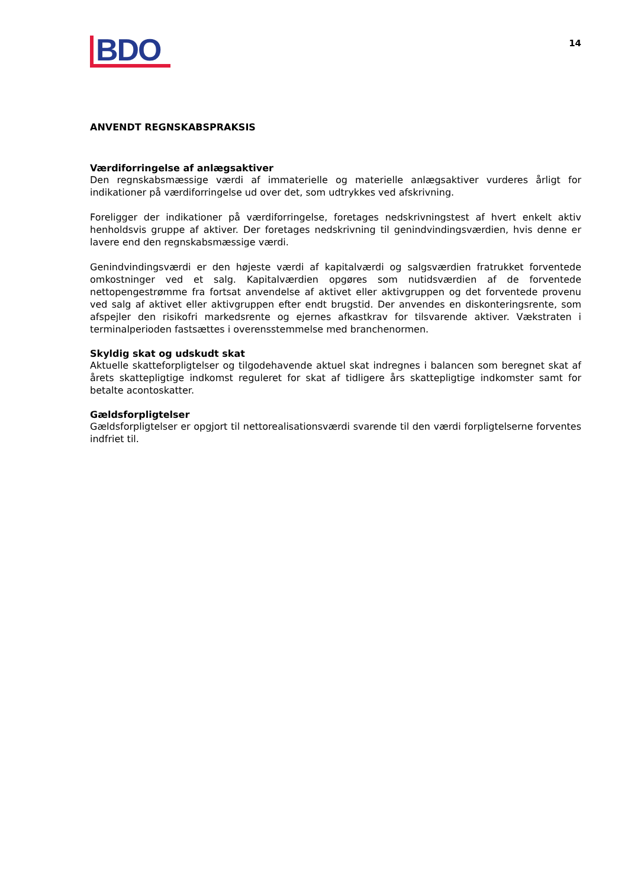BDO
14
ANVENDT REGNSKABSPRAKSIS
Værdiforringelse af anlægsaktiver
Den regnskabsmæssige værdi af immaterielle og materielle anlægsaktiver vurderes årligt for indikationer på værdiforringelse ud over det, som udtrykkes ved afskrivning.
Foreligger der indikationer på værdiforringelse, foretages nedskrivningstest af hvert enkelt aktiv henholdsvis gruppe af aktiver. Der foretages nedskrivning til genindvindingsværdien, hvis denne er lavere end den regnskabsmæssige værdi.
Genindvindingsværdi er den højeste værdi af kapitalværdi og salgsværdien fratrukket forventede omkostninger ved et salg. Kapitalværdien opgøres som nutidsværdien af de forventede nettopengestrømme fra fortsat anvendelse af aktivet eller aktivgruppen og det forventede provenu ved salg af aktivet eller aktivgruppen efter endt brugstid. Der anvendes en diskonteringsrente, som afspejler den risikofri markedsrente og ejernes afkastkrav for tilsvarende aktiver. Vækstraten i terminalperioden fastsættes i overensstemmelse med branchenormen.
Skyldig skat og udskudt skat
Aktuelle skatteforpligtelser og tilgodehavende aktuel skat indregnes i balancen som beregnet skat af årets skattepligtige indkomst reguleret for skat af tidligere års skattepligtige indkomster samt for betalte acontoskatter.
Gældsforpligtelser
Gældsforpligtelser er opgjort til nettorealisationsværdi svarende til den værdi forpligtelserne forventes indfriet til.